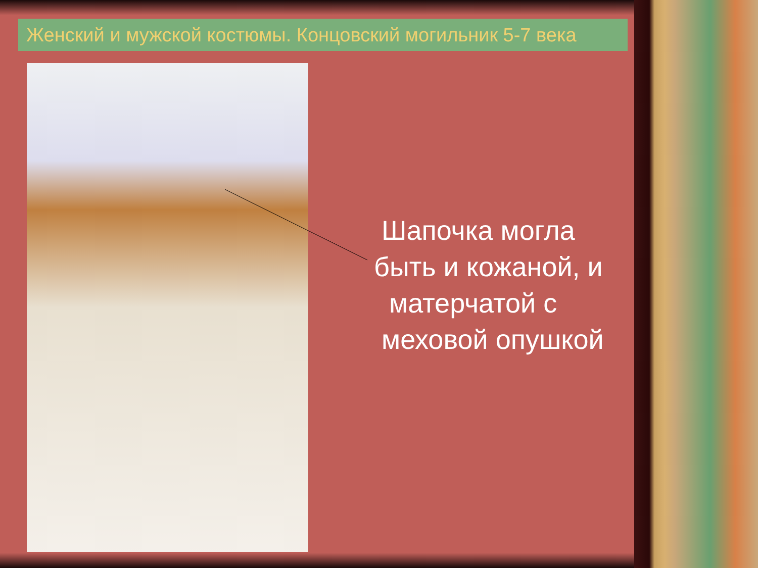Женский и мужской костюмы. Концовский могильник 5-7 века
Шапочка могла
быть и кожаной, и
матерчатой с
меховой опушкой